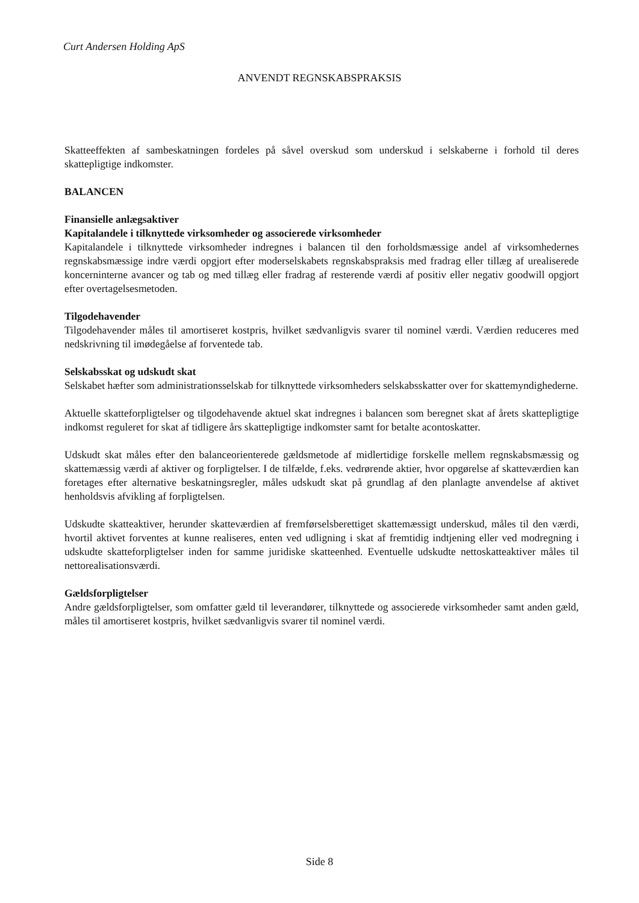Curt Andersen Holding ApS
ANVENDT REGNSKABSPRAKSIS
Skatteeffekten af sambeskatningen fordeles på såvel overskud som underskud i selskaberne i forhold til deres skattepligtige indkomster.
BALANCEN
Finansielle anlægsaktiver
Kapitalandele i tilknyttede virksomheder og associerede virksomheder
Kapitalandele i tilknyttede virksomheder indregnes i balancen til den forholdsmæssige andel af virksomhedernes regnskabsmæssige indre værdi opgjort efter moderselskabets regnskabspraksis med fradrag eller tillæg af urealiserede koncerninterne avancer og tab og med tillæg eller fradrag af resterende værdi af positiv eller negativ goodwill opgjort efter overtagelsesmetoden.
Tilgodehavender
Tilgodehavender måles til amortiseret kostpris, hvilket sædvanligvis svarer til nominel værdi. Værdien reduceres med nedskrivning til imødegåelse af forventede tab.
Selskabsskat og udskudt skat
Selskabet hæfter som administrationsselskab for tilknyttede virksomheders selskabsskatter over for skattemyndighederne.
Aktuelle skatteforpligtelser og tilgodehavende aktuel skat indregnes i balancen som beregnet skat af årets skattepligtige indkomst reguleret for skat af tidligere års skattepligtige indkomster samt for betalte acontoskatter.
Udskudt skat måles efter den balanceorienterede gældsmetode af midlertidige forskelle mellem regnskabsmæssig og skattemæssig værdi af aktiver og forpligtelser. I de tilfælde, f.eks. vedrørende aktier, hvor opgørelse af skatteværdien kan foretages efter alternative beskatningsregler, måles udskudt skat på grundlag af den planlagte anvendelse af aktivet henholdsvis afvikling af forpligtelsen.
Udskudte skatteaktiver, herunder skatteværdien af fremførselsberettiget skattemæssigt underskud, måles til den værdi, hvortil aktivet forventes at kunne realiseres, enten ved udligning i skat af fremtidig indtjening eller ved modregning i udskudte skatteforpligtelser inden for samme juridiske skatteenhed. Eventuelle udskudte nettoskatteaktiver måles til nettorealisationsværdi.
Gældsforpligtelser
Andre gældsforpligtelser, som omfatter gæld til leverandører, tilknyttede og associerede virksomheder samt anden gæld, måles til amortiseret kostpris, hvilket sædvanligvis svarer til nominel værdi.
Side 8